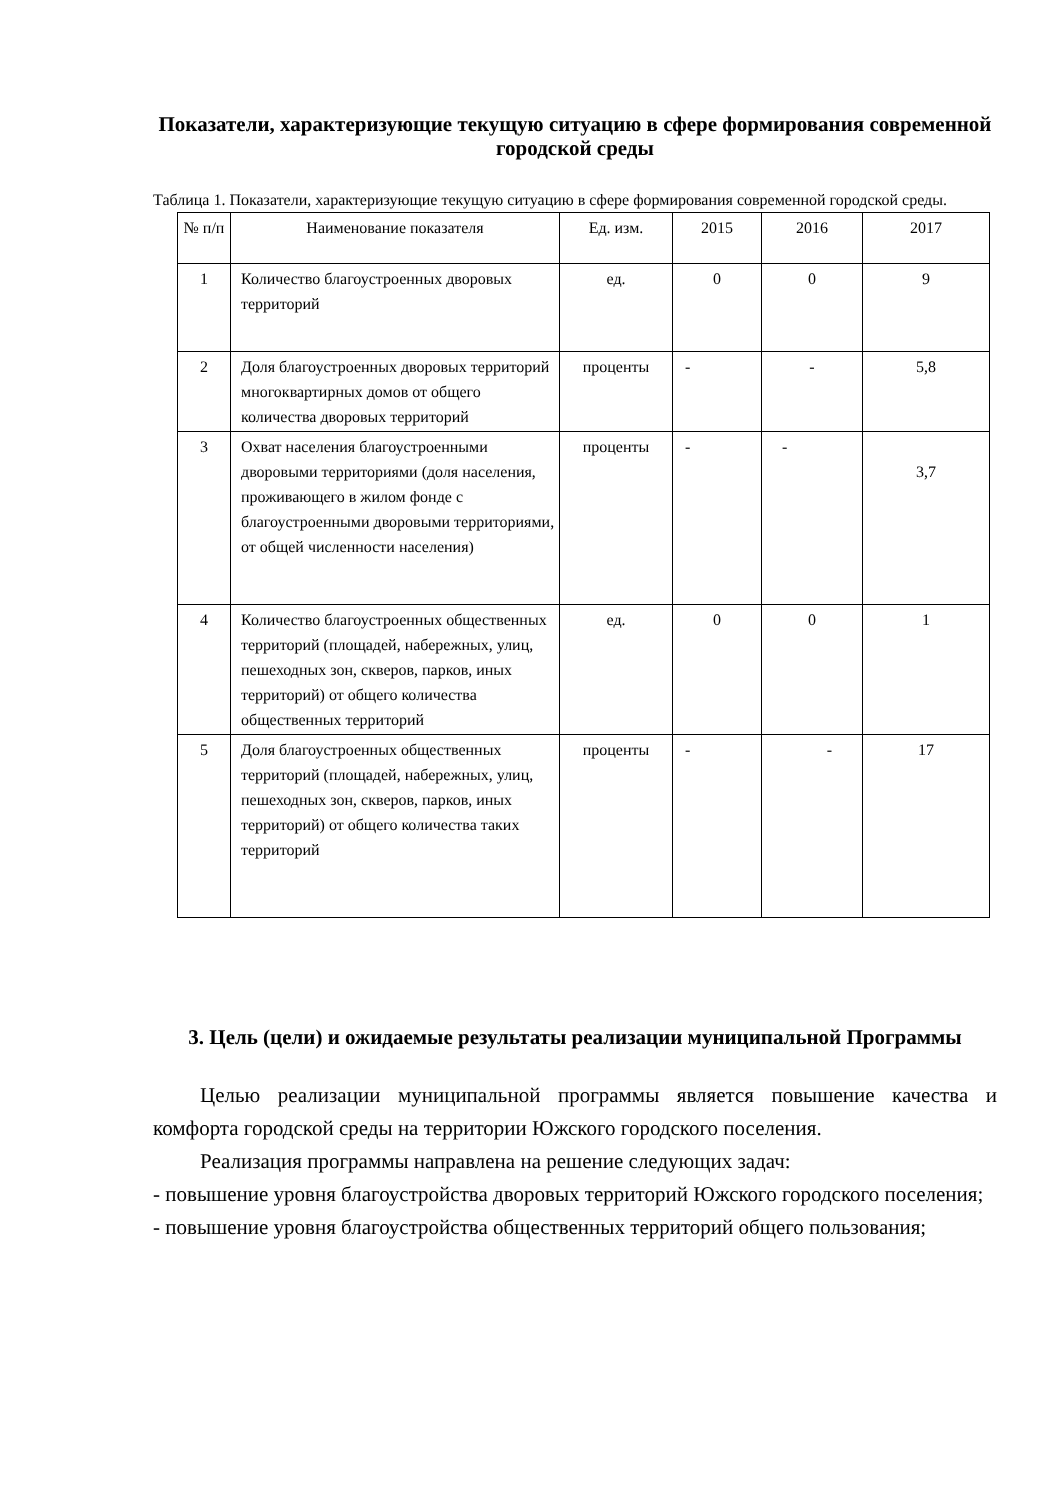Показатели, характеризующие текущую ситуацию в сфере формирования современной городской среды
Таблица 1. Показатели, характеризующие текущую ситуацию в сфере формирования современной городской среды.
| № п/п | Наименование показателя | Ед. изм. | 2015 | 2016 | 2017 |
| --- | --- | --- | --- | --- | --- |
| 1 | Количество благоустроенных дворовых территорий | ед. | 0 | 0 | 9 |
| 2 | Доля благоустроенных дворовых территорий многоквартирных домов от общего количества дворовых территорий | проценты | - | - | 5,8 |
| 3 | Охват населения благоустроенными дворовыми территориями (доля населения, проживающего в жилом фонде с благоустроенными дворовыми территориями, от общей численности населения) | проценты | - | - | 3,7 |
| 4 | Количество благоустроенных общественных территорий (площадей, набережных, улиц, пешеходных зон, скверов, парков, иных территорий) от общего количества общественных территорий | ед. | 0 | 0 | 1 |
| 5 | Доля благоустроенных общественных территорий (площадей, набережных, улиц, пешеходных зон, скверов, парков, иных территорий) от общего количества таких территорий | проценты | - | - | 17 |
3. Цель (цели) и ожидаемые результаты реализации муниципальной Программы
Целью реализации муниципальной программы является повышение качества и комфорта городской среды на территории Южского городского поселения.
Реализация программы направлена на решение следующих задач:
- повышение уровня благоустройства дворовых территорий Южского городского поселения;
- повышение уровня благоустройства общественных территорий общего пользования;